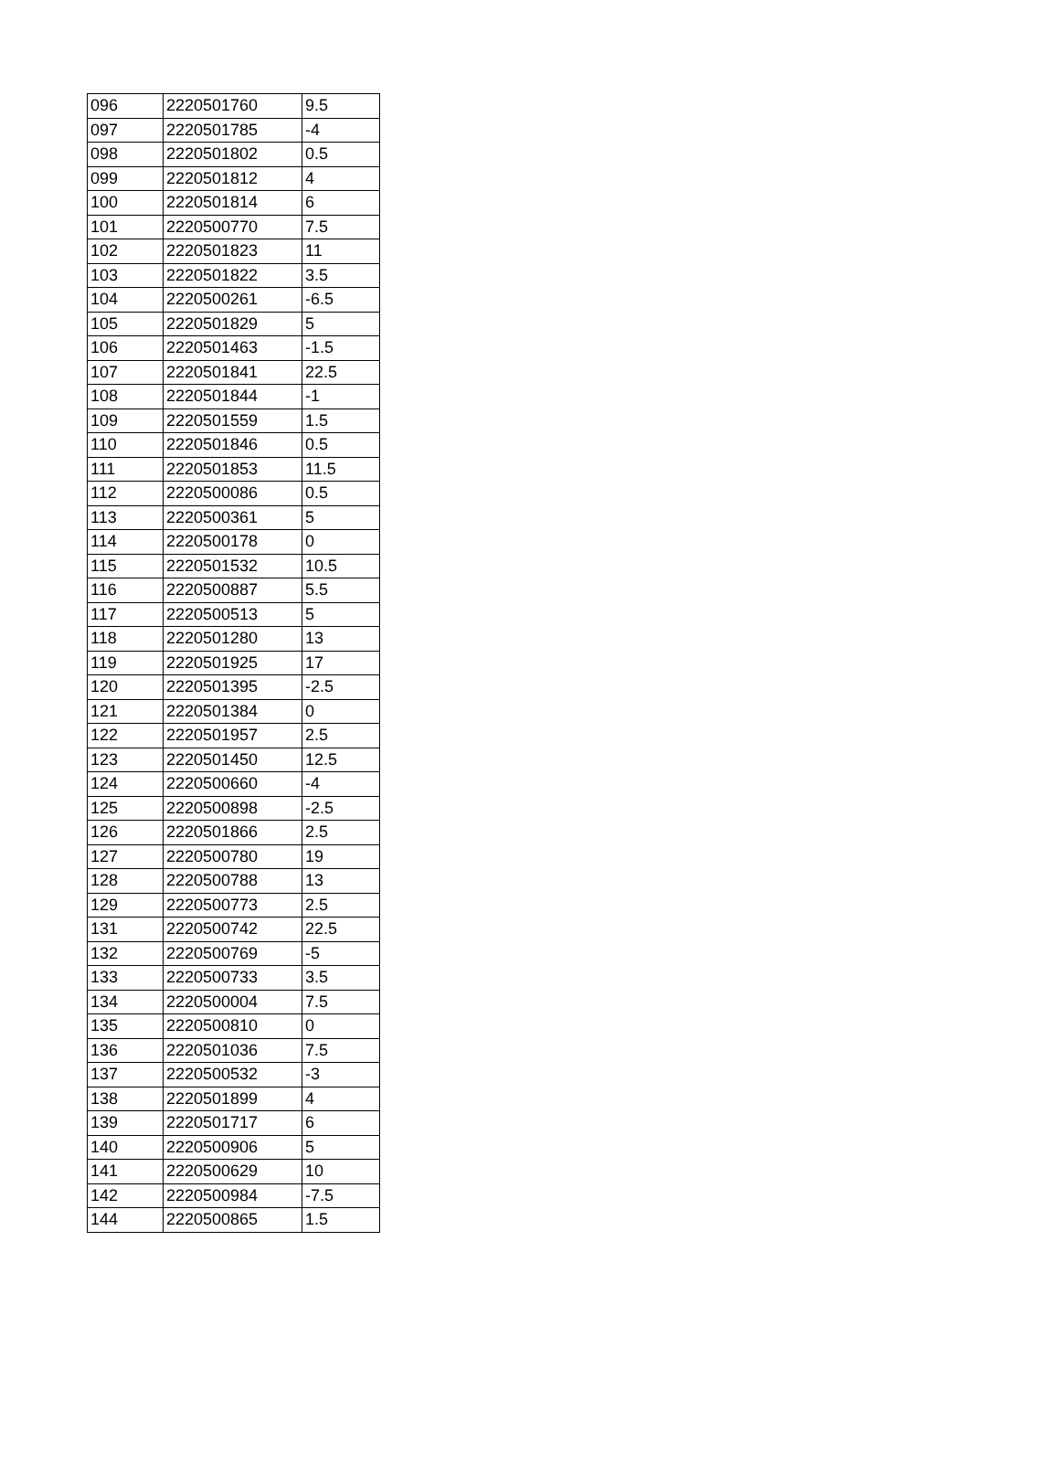| 096 | 2220501760 | 9.5 |
| 097 | 2220501785 | -4 |
| 098 | 2220501802 | 0.5 |
| 099 | 2220501812 | 4 |
| 100 | 2220501814 | 6 |
| 101 | 2220500770 | 7.5 |
| 102 | 2220501823 | 11 |
| 103 | 2220501822 | 3.5 |
| 104 | 2220500261 | -6.5 |
| 105 | 2220501829 | 5 |
| 106 | 2220501463 | -1.5 |
| 107 | 2220501841 | 22.5 |
| 108 | 2220501844 | -1 |
| 109 | 2220501559 | 1.5 |
| 110 | 2220501846 | 0.5 |
| 111 | 2220501853 | 11.5 |
| 112 | 2220500086 | 0.5 |
| 113 | 2220500361 | 5 |
| 114 | 2220500178 | 0 |
| 115 | 2220501532 | 10.5 |
| 116 | 2220500887 | 5.5 |
| 117 | 2220500513 | 5 |
| 118 | 2220501280 | 13 |
| 119 | 2220501925 | 17 |
| 120 | 2220501395 | -2.5 |
| 121 | 2220501384 | 0 |
| 122 | 2220501957 | 2.5 |
| 123 | 2220501450 | 12.5 |
| 124 | 2220500660 | -4 |
| 125 | 2220500898 | -2.5 |
| 126 | 2220501866 | 2.5 |
| 127 | 2220500780 | 19 |
| 128 | 2220500788 | 13 |
| 129 | 2220500773 | 2.5 |
| 131 | 2220500742 | 22.5 |
| 132 | 2220500769 | -5 |
| 133 | 2220500733 | 3.5 |
| 134 | 2220500004 | 7.5 |
| 135 | 2220500810 | 0 |
| 136 | 2220501036 | 7.5 |
| 137 | 2220500532 | -3 |
| 138 | 2220501899 | 4 |
| 139 | 2220501717 | 6 |
| 140 | 2220500906 | 5 |
| 141 | 2220500629 | 10 |
| 142 | 2220500984 | -7.5 |
| 144 | 2220500865 | 1.5 |